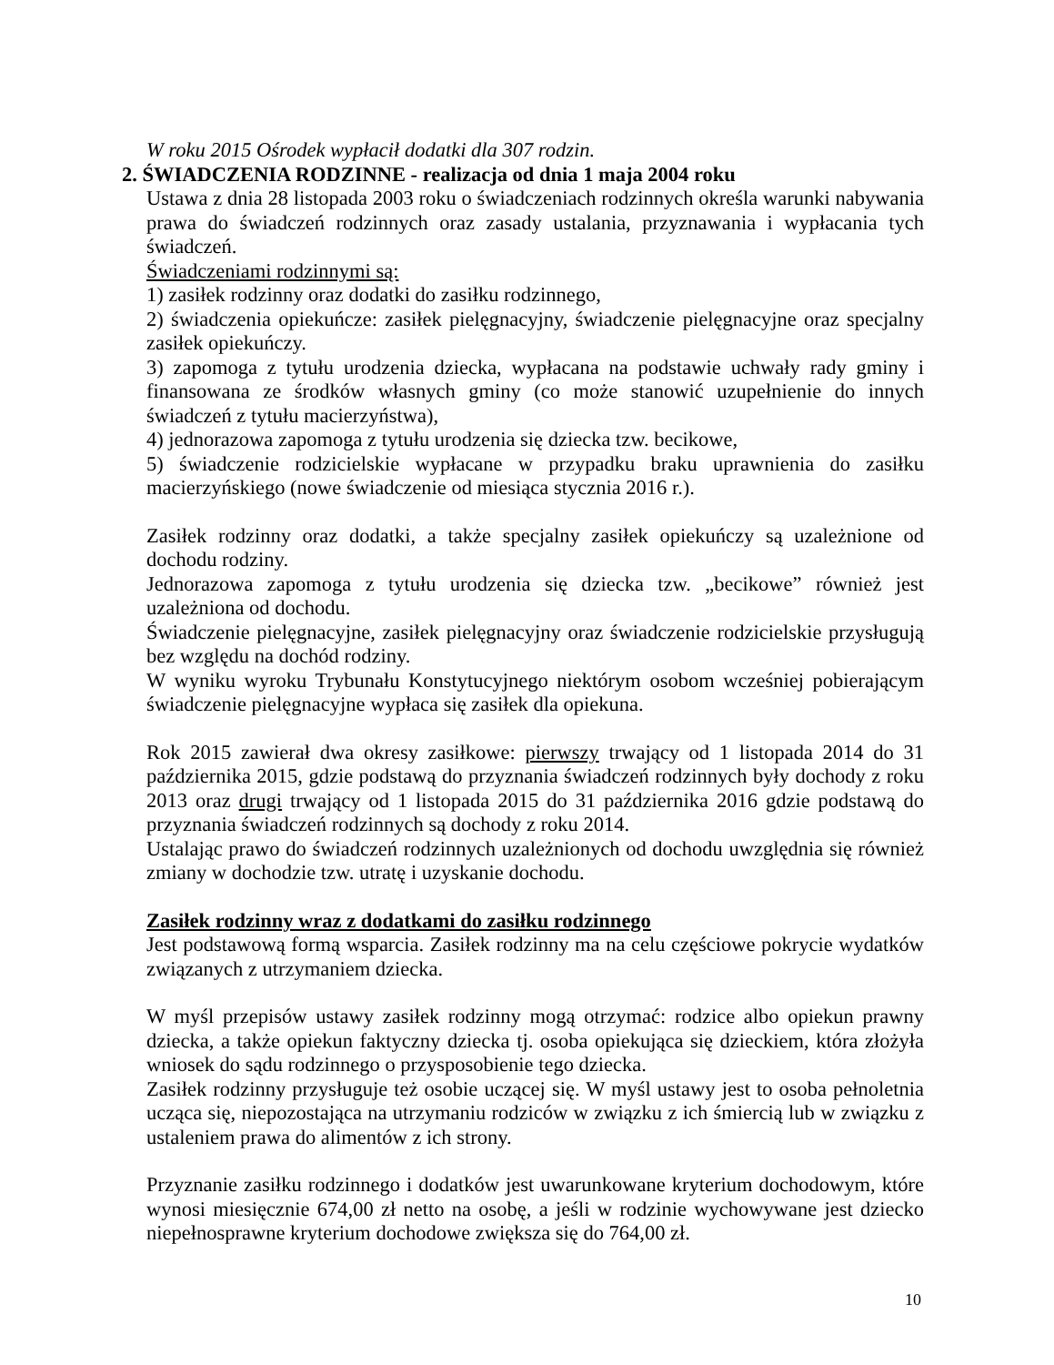W roku 2015 Ośrodek wypłacił dodatki dla 307 rodzin.
2. ŚWIADCZENIA RODZINNE - realizacja od dnia 1 maja 2004 roku
Ustawa z dnia 28 listopada 2003 roku o świadczeniach rodzinnych określa warunki nabywania prawa do świadczeń rodzinnych oraz zasady ustalania, przyznawania i wypłacania tych świadczeń.
Świadczeniami rodzinnymi są:
1) zasiłek rodzinny oraz dodatki do zasiłku rodzinnego,
2) świadczenia opiekuńcze: zasiłek pielęgnacyjny, świadczenie pielęgnacyjne oraz specjalny zasiłek opiekuńczy.
3) zapomoga z tytułu urodzenia dziecka, wypłacana na podstawie uchwały rady gminy i finansowana ze środków własnych gminy (co może stanowić uzupełnienie do innych świadczeń z tytułu macierzyństwa),
4) jednorazowa zapomoga z tytułu urodzenia się dziecka tzw. becikowe,
5) świadczenie rodzicielskie wypłacane w przypadku braku uprawnienia do zasiłku macierzyńskiego (nowe świadczenie od miesiąca stycznia 2016 r.).
Zasiłek rodzinny oraz dodatki, a także specjalny zasiłek opiekuńczy są uzależnione od dochodu rodziny.
Jednorazowa zapomoga z tytułu urodzenia się dziecka tzw. „becikowe” również jest uzależniona od dochodu.
Świadczenie pielęgnacyjne, zasiłek pielęgnacyjny oraz świadczenie rodzicielskie przysługują bez względu na dochód rodziny.
W wyniku wyroku Trybunału Konstytucyjnego niektórym osobom wcześniej pobierającym świadczenie pielęgnacyjne wypłaca się zasiłek dla opiekuna.
Rok 2015 zawierał dwa okresy zasiłkowe: pierwszy trwający od 1 listopada 2014 do 31 października 2015, gdzie podstawą do przyznania świadczeń rodzinnych były dochody z roku 2013 oraz drugi trwający od 1 listopada 2015 do 31 października 2016 gdzie podstawą do przyznania świadczeń rodzinnych są dochody z roku 2014.
Ustalając prawo do świadczeń rodzinnych uzależnionych od dochodu uwzględnia się również zmiany w dochodzie tzw. utratę i uzyskanie dochodu.
Zasiłek rodzinny wraz z dodatkami do zasiłku rodzinnego
Jest podstawową formą wsparcia. Zasiłek rodzinny ma na celu częściowe pokrycie wydatków związanych z utrzymaniem dziecka.
W myśl przepisów ustawy zasiłek rodzinny mogą otrzymać: rodzice albo opiekun prawny dziecka, a także opiekun faktyczny dziecka tj. osoba opiekująca się dzieckiem, która złożyła wniosek do sądu rodzinnego o przysposobienie tego dziecka.
Zasiłek rodzinny przysługuje też osobie uczącej się. W myśl ustawy jest to osoba pełnoletnia ucząca się, niepozostająca na utrzymaniu rodziców w związku z ich śmiercią lub w związku z ustaleniem prawa do alimentów z ich strony.
Przyznanie zasiłku rodzinnego i dodatków jest uwarunkowane kryterium dochodowym, które wynosi miesięcznie 674,00 zł netto na osobę, a jeśli w rodzinie wychowywane jest dziecko niepełnosprawne kryterium dochodowe zwiększa się do 764,00 zł.
10